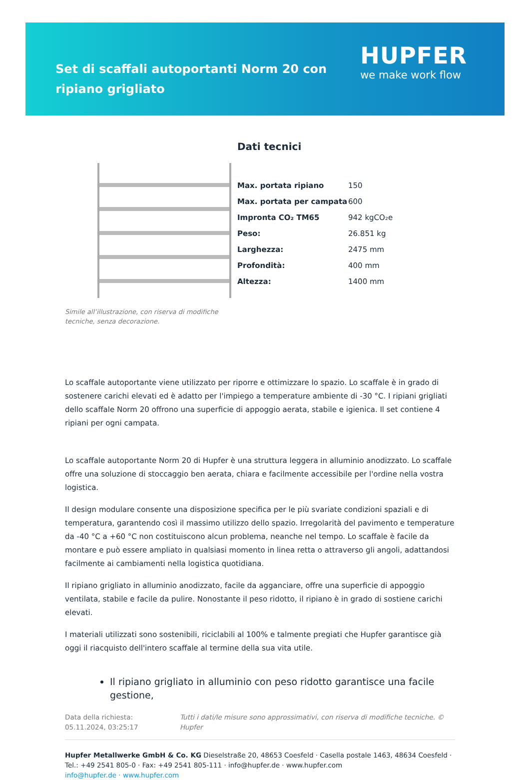Set di scaffali autoportanti Norm 20 con ripiano grigliato
HUPFER
we make work flow
Simile all’illustrazione, con riserva di modifiche tecniche, senza decorazione.
Dati tecnici
| Max. portata ripiano | 150 |
| Max. portata per campata | 600 |
| Impronta CO₂ TM65 | 942 kgCO₂e |
| Peso: | 26.851 kg |
| Larghezza: | 2475 mm |
| Profondità: | 400 mm |
| Altezza: | 1400 mm |
Lo scaffale autoportante viene utilizzato per riporre e ottimizzare lo spazio. Lo scaffale è in grado di sostenere carichi elevati ed è adatto per l'impiego a temperature ambiente di -30 °C. I ripiani grigliati dello scaffale Norm 20 offrono una superficie di appoggio aerata, stabile e igienica. Il set contiene 4 ripiani per ogni campata.
Lo scaffale autoportante Norm 20 di Hupfer è una struttura leggera in alluminio anodizzato. Lo scaffale offre una soluzione di stoccaggio ben aerata, chiara e facilmente accessibile per l'ordine nella vostra logistica.
Il design modulare consente una disposizione specifica per le più svariate condizioni spaziali e di temperatura, garantendo così il massimo utilizzo dello spazio. Irregolarità del pavimento e temperature da -40 °C a +60 °C non costituiscono alcun problema, neanche nel tempo. Lo scaffale è facile da montare e può essere ampliato in qualsiasi momento in linea retta o attraverso gli angoli, adattandosi facilmente ai cambiamenti nella logistica quotidiana.
Il ripiano grigliato in alluminio anodizzato, facile da agganciare, offre una superficie di appoggio ventilata, stabile e facile da pulire. Nonostante il peso ridotto, il ripiano è in grado di sostiene carichi elevati.
I materiali utilizzati sono sostenibili, riciclabili al 100% e talmente pregiati che Hupfer garantisce già oggi il riacquisto dell'intero scaffale al termine della sua vita utile.
Il ripiano grigliato in alluminio con peso ridotto garantisce una facile gestione,
Data della richiesta: 05.11.2024, 03:25:17
Tutti i dati/le misure sono approssimativi, con riserva di modifiche tecniche. © Hupfer
Hupfer Metallwerke GmbH & Co. KG Dieselstraße 20, 48653 Coesfeld · Casella postale 1463, 48634 Coesfeld · Tel.: +49 2541 805-0 · Fax: +49 2541 805-111 · info@hupfer.de · www.hupfer.com
info@hupfer.de · www.hupfer.com